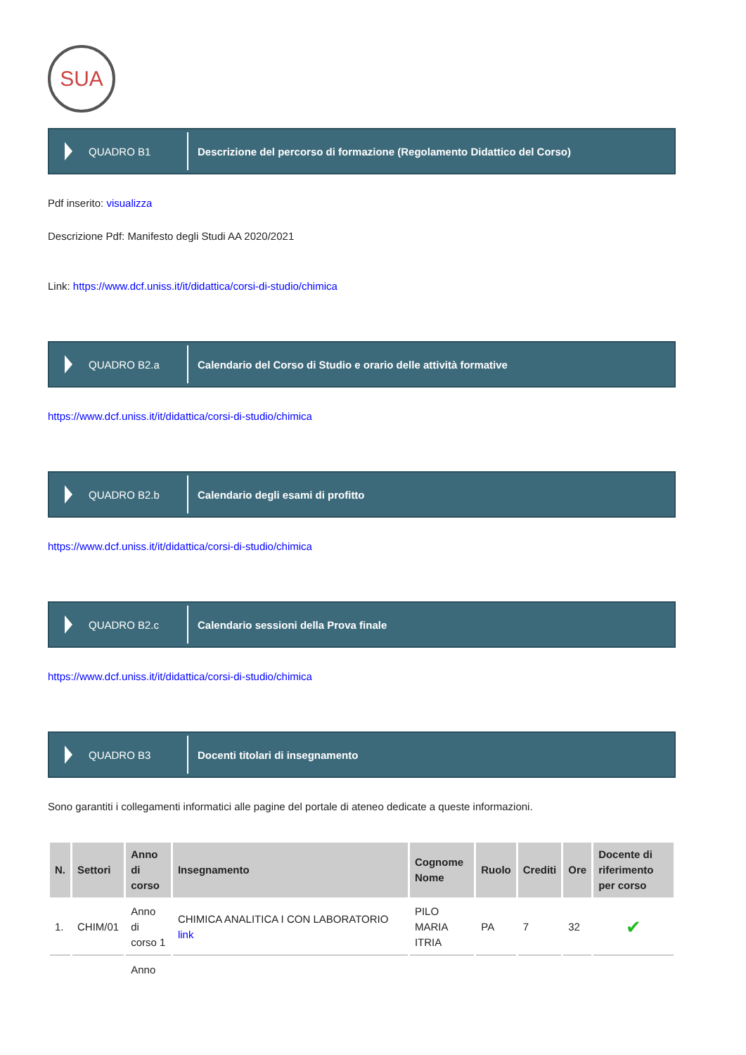SUA
QUADRO B1
Descrizione del percorso di formazione (Regolamento Didattico del Corso)
Pdf inserito: visualizza
Descrizione Pdf: Manifesto degli Studi AA 2020/2021
Link: https://www.dcf.uniss.it/it/didattica/corsi-di-studio/chimica
QUADRO B2.a
Calendario del Corso di Studio e orario delle attività formative
https://www.dcf.uniss.it/it/didattica/corsi-di-studio/chimica
QUADRO B2.b
Calendario degli esami di profitto
https://www.dcf.uniss.it/it/didattica/corsi-di-studio/chimica
QUADRO B2.c
Calendario sessioni della Prova finale
https://www.dcf.uniss.it/it/didattica/corsi-di-studio/chimica
QUADRO B3
Docenti titolari di insegnamento
Sono garantiti i collegamenti informatici alle pagine del portale di ateneo dedicate a queste informazioni.
| N. | Settori | Anno di corso | Insegnamento | Cognome Nome | Ruolo | Crediti | Ore | Docente di riferimento per corso |
| --- | --- | --- | --- | --- | --- | --- | --- | --- |
| 1. | CHIM/01 | Anno di corso 1 | CHIMICA ANALITICA I CON LABORATORIO link | PILO MARIA ITRIA | PA | 7 | 32 | ✔ |
| | | Anno | | | | | | |